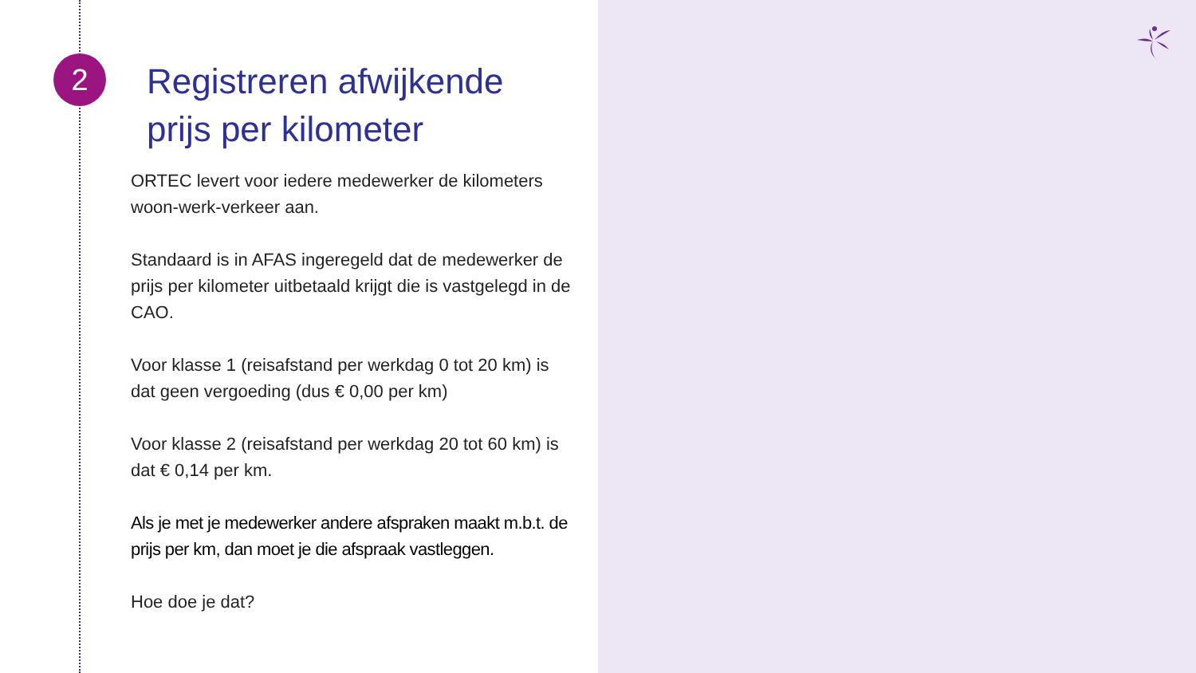2
Registreren afwijkende prijs per kilometer
ORTEC levert voor iedere medewerker de kilometers woon-werk-verkeer aan.
Standaard is in AFAS ingeregeld dat de medewerker de prijs per kilometer uitbetaald krijgt die is vastgelegd in de CAO.
Voor klasse 1 (reisafstand per werkdag 0 tot 20 km) is dat geen vergoeding (dus € 0,00 per km)
Voor klasse 2 (reisafstand per werkdag 20 tot 60 km) is dat € 0,14 per km.
Als je met je medewerker andere afspraken maakt m.b.t. de prijs per km, dan moet je die afspraak vastleggen.
Hoe doe je dat?